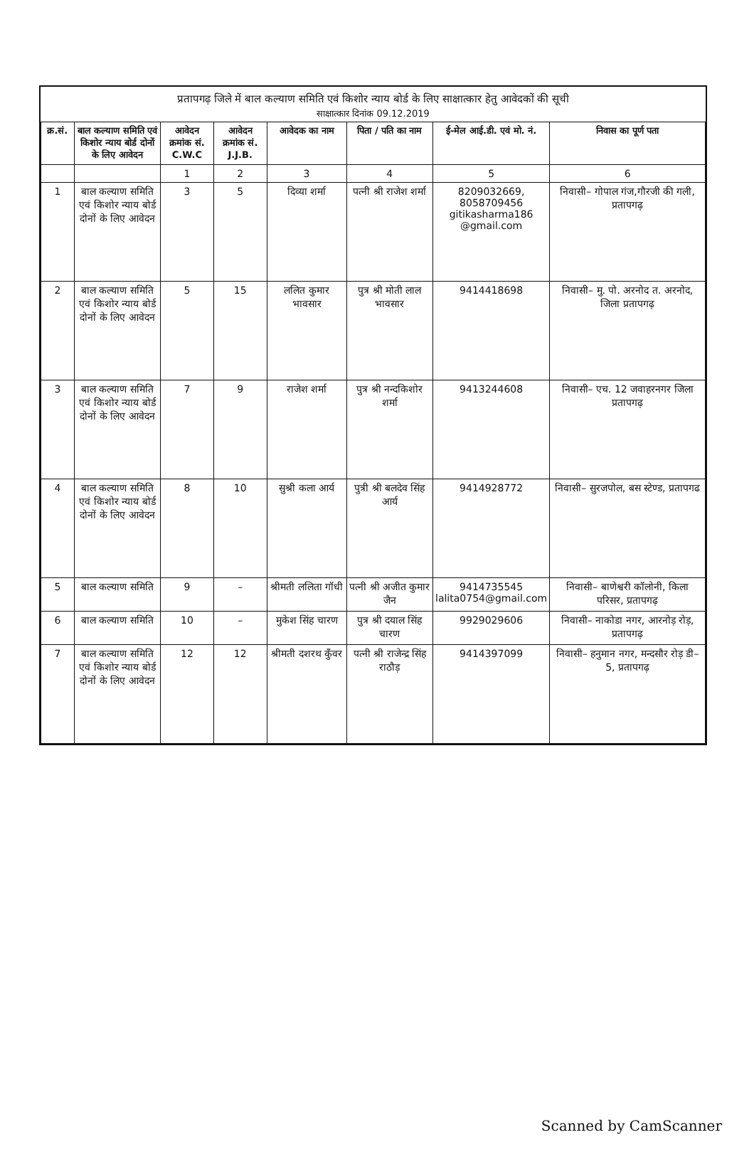प्रतापगढ़ जिले में बाल कल्याण समिति एवं किशोर न्याय बोर्ड के लिए साक्षात्कार हेतु आवेदकों की सूची
साक्षात्कार दिनांक 09.12.2019
| क्र.सं. | बाल कल्याण समिति एवं किशोर न्याय बोर्ड दोनों के लिए आवेदन | आवेदन क्रमांक सं. C.W.C | आवेदन क्रमांक सं. J.J.B. | आवेदक का नाम | पिता / पति का नाम | ई-मेल आई.डी. एवं मो. नं. | निवास का पूर्ण पता |
| --- | --- | --- | --- | --- | --- | --- | --- |
| | | 1 | 2 | 3 | 4 | 5 | 6 |
| 1 | बाल कल्याण समिति एवं किशोर न्याय बोर्ड दोनों के लिए आवेदन | 3 | 5 | दिव्या शर्मा | पत्नी श्री राजेश शर्मा | 8209032669, 8058709456 gitikasharma186 @gmail.com | निवासी– गोपाल गंज,गौरजी की गली, प्रतापगढ़ |
| 2 | बाल कल्याण समिति एवं किशोर न्याय बोर्ड दोनों के लिए आवेदन | 5 | 15 | ललित कुमार भावसार | पुत्र श्री मोती लाल भावसार | 9414418698 | निवासी– मु. पो. अरनोद त. अरनोद, जिला प्रतापगढ़ |
| 3 | बाल कल्याण समिति एवं किशोर न्याय बोर्ड दोनों के लिए आवेदन | 7 | 9 | राजेश शर्मा | पुत्र श्री नन्दकिशोर शर्मा | 9413244608 | निवासी– एच. 12 जवाहरनगर जिला प्रतापगढ़ |
| 4 | बाल कल्याण समिति एवं किशोर न्याय बोर्ड दोनों के लिए आवेदन | 8 | 10 | सुश्री कला आर्य | पुत्री श्री बलदेव सिंह आर्य | 9414928772 | निवासी– सुरजपोल, बस स्टेण्ड, प्रतापगढ |
| 5 | बाल कल्याण समिति | 9 | – | श्रीमती ललिता गॉधी | पत्नी श्री अजीत कुमार जैन | 9414735545 lalita0754@gmail.com | निवासी– बाणेश्वरी कॉलोनी, किला परिसर, प्रतापगढ़ |
| 6 | बाल कल्याण समिति | 10 | – | मुकेश सिंह चारण | पुत्र श्री दयाल सिंह चारण | 9929029606 | निवासी– नाकोडा नगर, आरनोड़ रोड़, प्रतापगढ़ |
| 7 | बाल कल्याण समिति एवं किशोर न्याय बोर्ड दोनों के लिए आवेदन | 12 | 12 | श्रीमती दशरथ कुँवर | पत्नी श्री राजेन्द्र सिंह राठौड़ | 9414397099 | निवासी– हनुमान नगर, मन्दसौर रोड़ डी–5, प्रतापगढ़ |
Scanned by CamScanner